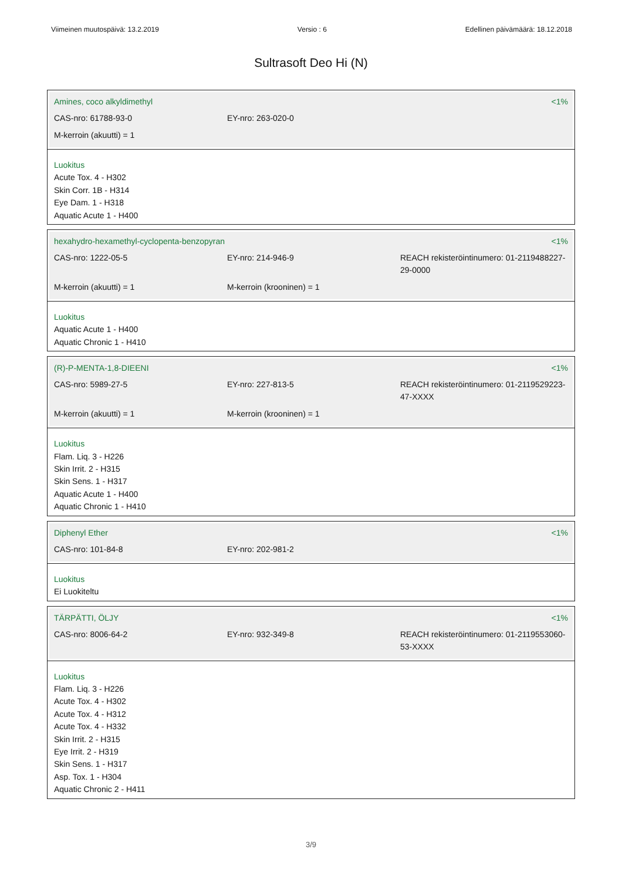Viimeinen muutospäivä: 13.2.2019 Versio : 6 Edellinen päivämäärä: 18.12.2018
Sultrasoft Deo Hi (N)
Amines, coco alkyldimethyl <1%
CAS-nro: 61788-93-0 EY-nro: 263-020-0
M-kerroin (akuutti) = 1
Luokitus
Acute Tox. 4 - H302
Skin Corr. 1B - H314
Eye Dam. 1 - H318
Aquatic Acute 1 - H400
hexahydro-hexamethyl-cyclopenta-benzopyran <1%
CAS-nro: 1222-05-5 EY-nro: 214-946-9 REACH rekisteröintinumero: 01-2119488227-29-0000
M-kerroin (akuutti) = 1 M-kerroin (krooninen) = 1
Luokitus
Aquatic Acute 1 - H400
Aquatic Chronic 1 - H410
(R)-P-MENTA-1,8-DIEENI <1%
CAS-nro: 5989-27-5 EY-nro: 227-813-5 REACH rekisteröintinumero: 01-2119529223-47-XXXX
M-kerroin (akuutti) = 1 M-kerroin (krooninen) = 1
Luokitus
Flam. Liq. 3 - H226
Skin Irrit. 2 - H315
Skin Sens. 1 - H317
Aquatic Acute 1 - H400
Aquatic Chronic 1 - H410
Diphenyl Ether <1%
CAS-nro: 101-84-8 EY-nro: 202-981-2
Luokitus
Ei Luokiteltu
TÄRPÄTTI, ÖLJY <1%
CAS-nro: 8006-64-2 EY-nro: 932-349-8 REACH rekisteröintinumero: 01-2119553060-53-XXXX
Luokitus
Flam. Liq. 3 - H226
Acute Tox. 4 - H302
Acute Tox. 4 - H312
Acute Tox. 4 - H332
Skin Irrit. 2 - H315
Eye Irrit. 2 - H319
Skin Sens. 1 - H317
Asp. Tox. 1 - H304
Aquatic Chronic 2 - H411
3/9